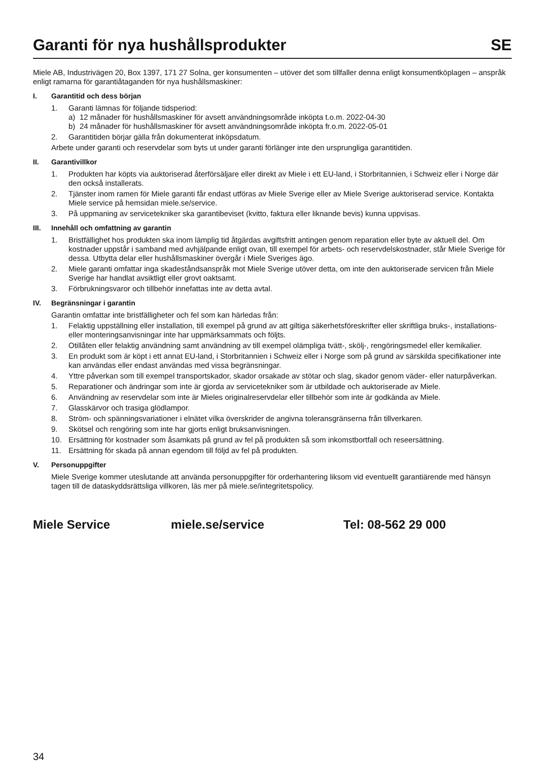Garanti för nya hushållsprodukter
SE
Miele AB, Industrivägen 20, Box 1397, 171 27 Solna, ger konsumenten – utöver det som tillfaller denna enligt konsumentköplagen – anspråk enligt ramarna för garantiåtaganden för nya hushållsmaskiner:
I. Garantitid och dess början
1. Garanti lämnas för följande tidsperiod:
a) 12 månader för hushållsmaskiner för avsett användningsområde inköpta t.o.m. 2022-04-30
b) 24 månader för hushållsmaskiner för avsett användningsområde inköpta fr.o.m. 2022-05-01
2. Garantitiden börjar gälla från dokumenterat inköpsdatum.
Arbete under garanti och reservdelar som byts ut under garanti förlänger inte den ursprungliga garantitiden.
II. Garantivillkor
1. Produkten har köpts via auktoriserad återförsäljare eller direkt av Miele i ett EU-land, i Storbritannien, i Schweiz eller i Norge där den också installerats.
2. Tjänster inom ramen för Miele garanti får endast utföras av Miele Sverige eller av Miele Sverige auktoriserad service. Kontakta Miele service på hemsidan miele.se/service.
3. På uppmaning av servicetekniker ska garantibeviset (kvitto, faktura eller liknande bevis) kunna uppvisas.
III. Innehåll och omfattning av garantin
1. Bristfällighet hos produkten ska inom lämplig tid åtgärdas avgiftsfritt antingen genom reparation eller byte av aktuell del. Om kostnader uppstår i samband med avhjälpande enligt ovan, till exempel för arbets- och reservdelskostnader, står Miele Sverige för dessa. Utbytta delar eller hushållsmaskiner övergår i Miele Sveriges ägo.
2. Miele garanti omfattar inga skadeståndsanspråk mot Miele Sverige utöver detta, om inte den auktoriserade servicen från Miele Sverige har handlat avsiktligt eller grovt oaktsamt.
3. Förbrukningsvaror och tillbehör innefattas inte av detta avtal.
IV. Begränsningar i garantin
Garantin omfattar inte bristfälligheter och fel som kan härledas från:
1. Felaktig uppställning eller installation, till exempel på grund av att giltiga säkerhetsföreskrifter eller skriftliga bruks-, installations- eller monteringsanvisningar inte har uppmärksammats och följts.
2. Otillåten eller felaktig användning samt användning av till exempel olämpliga tvätt-, skölj-, rengöringsmedel eller kemikalier.
3. En produkt som är köpt i ett annat EU-land, i Storbritannien i Schweiz eller i Norge som på grund av särskilda specifikationer inte kan användas eller endast användas med vissa begränsningar.
4. Yttre påverkan som till exempel transportskador, skador orsakade av stötar och slag, skador genom väder- eller naturpåverkan.
5. Reparationer och ändringar som inte är gjorda av servicetekniker som är utbildade och auktoriserade av Miele.
6. Användning av reservdelar som inte är Mieles originalreservdelar eller tillbehör som inte är godkända av Miele.
7. Glasskärvor och trasiga glödlampor.
8. Ström- och spänningsvariationer i elnätet vilka överskrider de angivna toleransgränserna från tillverkaren.
9. Skötsel och rengöring som inte har gjorts enligt bruksanvisningen.
10. Ersättning för kostnader som åsamkats på grund av fel på produkten så som inkomstbortfall och reseersättning.
11. Ersättning för skada på annan egendom till följd av fel på produkten.
V. Personuppgifter
Miele Sverige kommer uteslutande att använda personuppgifter för orderhantering liksom vid eventuellt garantiärende med hänsyn tagen till de dataskyddsrättsliga villkoren, läs mer på miele.se/integritetspolicy.
Miele Service miele.se/service Tel: 08-562 29 000
34